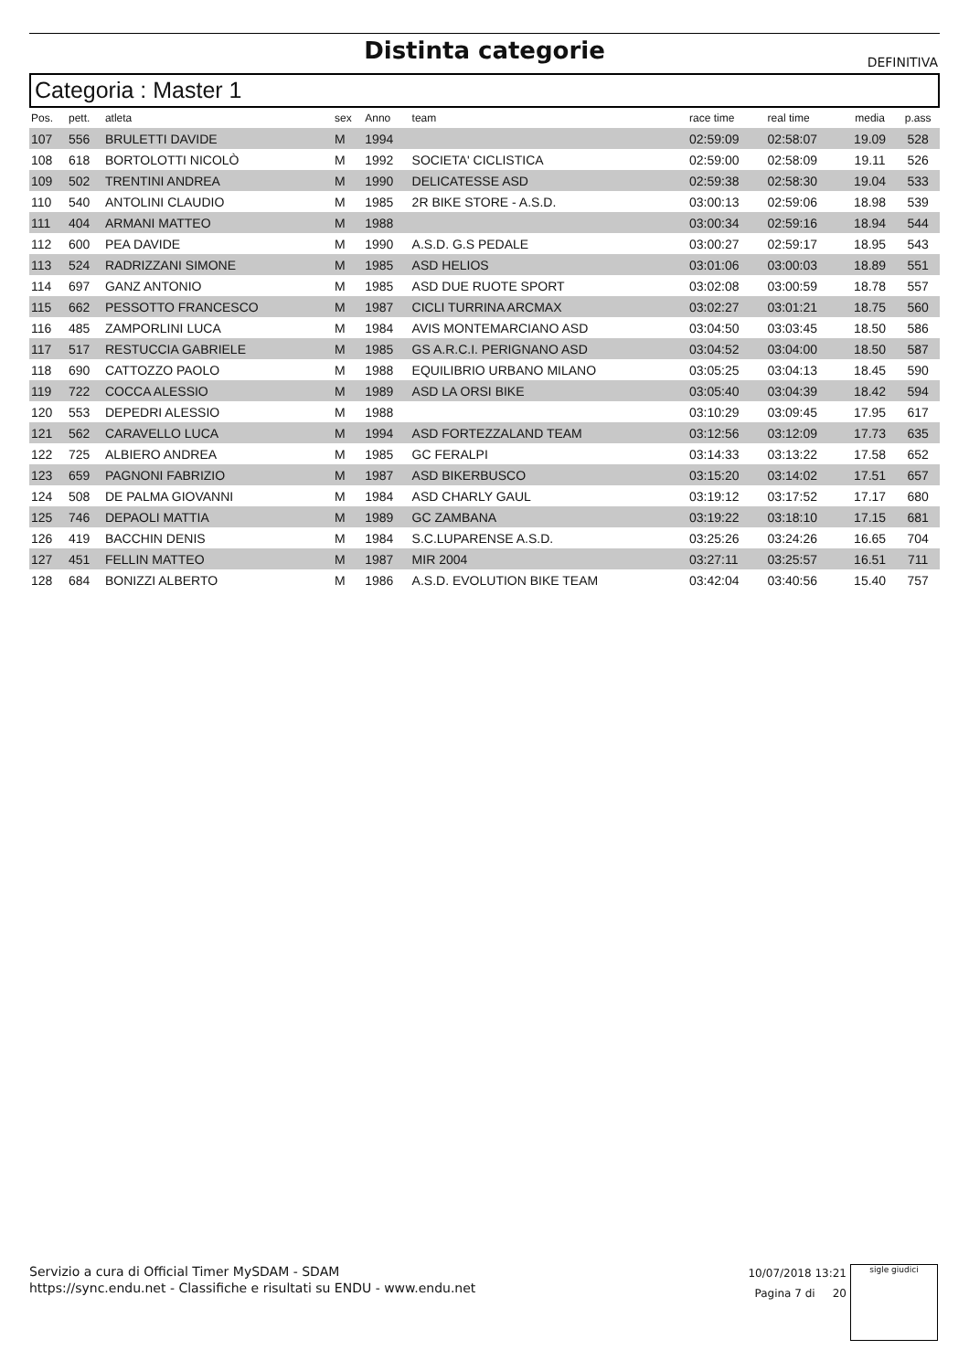Distinta categorie
DEFINITIVA
Categoria : Master 1
| Pos. | pett. | atleta | sex | Anno | team | race time | real time | media | p.ass |
| --- | --- | --- | --- | --- | --- | --- | --- | --- | --- |
| 107 | 556 | BRULETTI DAVIDE | M | 1994 | | 02:59:09 | 02:58:07 | 19.09 | 528 |
| 108 | 618 | BORTOLOTTI NICOLÒ | M | 1992 | SOCIETA' CICLISTICA | 02:59:00 | 02:58:09 | 19.11 | 526 |
| 109 | 502 | TRENTINI ANDREA | M | 1990 | DELICATESSE ASD | 02:59:38 | 02:58:30 | 19.04 | 533 |
| 110 | 540 | ANTOLINI CLAUDIO | M | 1985 | 2R BIKE STORE - A.S.D. | 03:00:13 | 02:59:06 | 18.98 | 539 |
| 111 | 404 | ARMANI MATTEO | M | 1988 | | 03:00:34 | 02:59:16 | 18.94 | 544 |
| 112 | 600 | PEA DAVIDE | M | 1990 | A.S.D. G.S PEDALE | 03:00:27 | 02:59:17 | 18.95 | 543 |
| 113 | 524 | RADRIZZANI SIMONE | M | 1985 | ASD HELIOS | 03:01:06 | 03:00:03 | 18.89 | 551 |
| 114 | 697 | GANZ ANTONIO | M | 1985 | ASD DUE RUOTE SPORT | 03:02:08 | 03:00:59 | 18.78 | 557 |
| 115 | 662 | PESSOTTO FRANCESCO | M | 1987 | CICLI TURRINA ARCMAX | 03:02:27 | 03:01:21 | 18.75 | 560 |
| 116 | 485 | ZAMPORLINI LUCA | M | 1984 | AVIS MONTEMARCIANO ASD | 03:04:50 | 03:03:45 | 18.50 | 586 |
| 117 | 517 | RESTUCCIA GABRIELE | M | 1985 | GS A.R.C.I. PERIGNANO ASD | 03:04:52 | 03:04:00 | 18.50 | 587 |
| 118 | 690 | CATTOZZO PAOLO | M | 1988 | EQUILIBRIO URBANO MILANO | 03:05:25 | 03:04:13 | 18.45 | 590 |
| 119 | 722 | COCCA ALESSIO | M | 1989 | ASD LA ORSI BIKE | 03:05:40 | 03:04:39 | 18.42 | 594 |
| 120 | 553 | DEPEDRI ALESSIO | M | 1988 | | 03:10:29 | 03:09:45 | 17.95 | 617 |
| 121 | 562 | CARAVELLO LUCA | M | 1994 | ASD FORTEZZALAND TEAM | 03:12:56 | 03:12:09 | 17.73 | 635 |
| 122 | 725 | ALBIERO ANDREA | M | 1985 | GC FERALPI | 03:14:33 | 03:13:22 | 17.58 | 652 |
| 123 | 659 | PAGNONI FABRIZIO | M | 1987 | ASD BIKERBUSCO | 03:15:20 | 03:14:02 | 17.51 | 657 |
| 124 | 508 | DE PALMA GIOVANNI | M | 1984 | ASD CHARLY GAUL | 03:19:12 | 03:17:52 | 17.17 | 680 |
| 125 | 746 | DEPAOLI MATTIA | M | 1989 | GC ZAMBANA | 03:19:22 | 03:18:10 | 17.15 | 681 |
| 126 | 419 | BACCHIN DENIS | M | 1984 | S.C.LUPARENSE A.S.D. | 03:25:26 | 03:24:26 | 16.65 | 704 |
| 127 | 451 | FELLIN MATTEO | M | 1987 | MIR 2004 | 03:27:11 | 03:25:57 | 16.51 | 711 |
| 128 | 684 | BONIZZI ALBERTO | M | 1986 | A.S.D. EVOLUTION BIKE TEAM | 03:42:04 | 03:40:56 | 15.40 | 757 |
Servizio a cura di Official Timer MySDAM - SDAM
https://sync.endu.net - Classifiche e risultati su ENDU - www.endu.net
10/07/2018 13:21
Pagina 7 di 20
sigle giudici